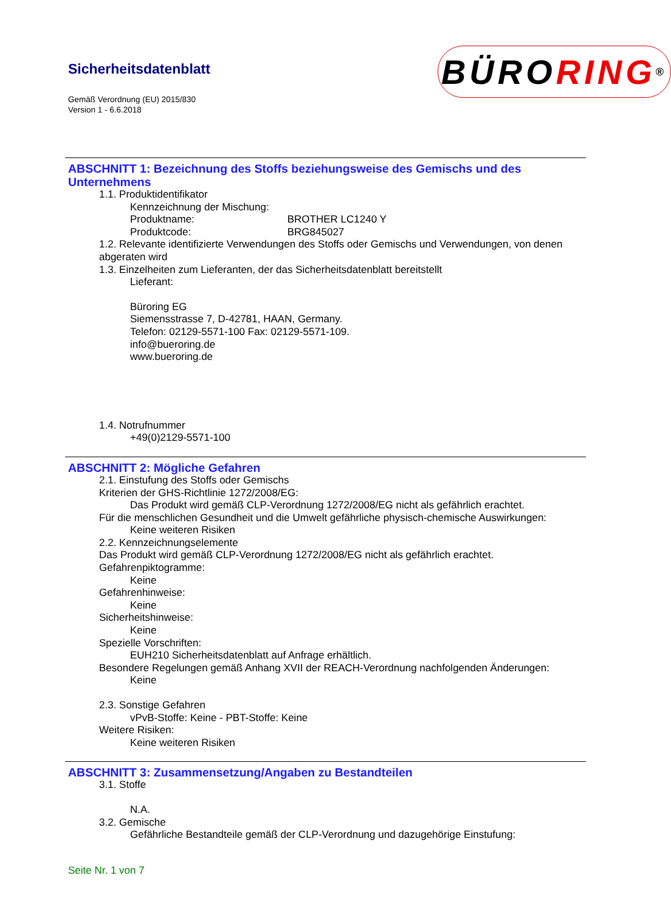Sicherheitsdatenblatt
Gemäß Verordnung (EU) 2015/830
Version 1 - 6.6.2018
BÜRO RING<sup>®</sup>
ABSCHNITT 1: Bezeichnung des Stoffs beziehungsweise des Gemischs und des Unternehmens
1.1. Produktidentifikator
Kennzeichnung der Mischung:
Produktname: BROTHER LC1240 Y
Produktcode: BRG845027
1.2. Relevante identifizierte Verwendungen des Stoffs oder Gemischs und Verwendungen, von denen abgeraten wird
1.3. Einzelheiten zum Lieferanten, der das Sicherheitsdatenblatt bereitstellt
Lieferant:
Büroring EG
Siemensstrasse 7, D-42781, HAAN, Germany.
Telefon: 02129-5571-100 Fax: 02129-5571-109.
info@bueroring.de
www.bueroring.de
1.4. Notrufnummer
+49(0)2129-5571-100
ABSCHNITT 2: Mögliche Gefahren
2.1. Einstufung des Stoffs oder Gemischs
Kriterien der GHS-Richtlinie 1272/2008/EG:
Das Produkt wird gemäß CLP-Verordnung 1272/2008/EG nicht als gefährlich erachtet.
Für die menschlichen Gesundheit und die Umwelt gefährliche physisch-chemische Auswirkungen:
Keine weiteren Risiken
2.2. Kennzeichnungselemente
Das Produkt wird gemäß CLP-Verordnung 1272/2008/EG nicht als gefährlich erachtet.
Gefahrenpiktogramme:
Keine
Gefahrenhinweise:
Keine
Sicherheitshinweise:
Keine
Spezielle Vorschriften:
EUH210 Sicherheitsdatenblatt auf Anfrage erhältlich.
Besondere Regelungen gemäß Anhang XVII der REACH-Verordnung nachfolgenden Änderungen:
Keine
2.3. Sonstige Gefahren
vPvB-Stoffe: Keine - PBT-Stoffe: Keine
Weitere Risiken:
Keine weiteren Risiken
ABSCHNITT 3: Zusammensetzung/Angaben zu Bestandteilen
3.1. Stoffe
N.A.
3.2. Gemische
Gefährliche Bestandteile gemäß der CLP-Verordnung und dazugehörige Einstufung:
Seite Nr. 1 von 7